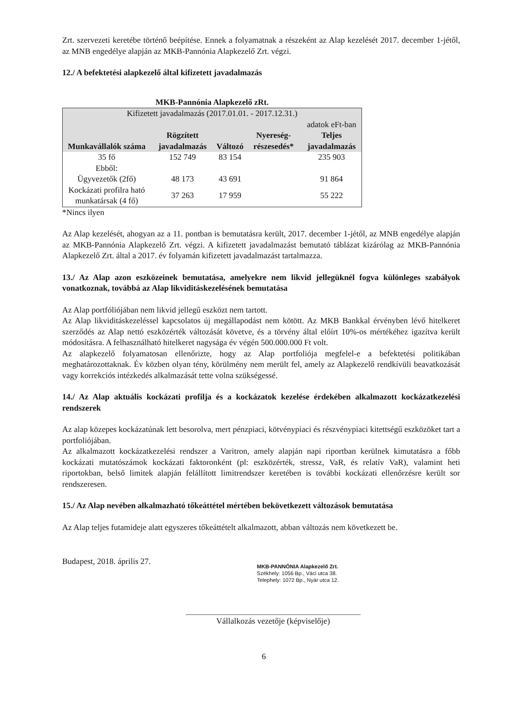Zrt. szervezeti keretébe történő beépítése. Ennek a folyamatnak a részeként az Alap kezelését 2017. december 1-jétől, az MNB engedélye alapján az MKB-Pannónia Alapkezelő Zrt. végzi.
12./ A befektetési alapkezelő által kifizetett javadalmazás
MKB-Pannónia Alapkezelő zRt.
| Kifizetett javadalmazás (2017.01.01. - 2017.12.31.) | | | | |
| --- | --- | --- | --- | --- |
| | | | | adatok eFt-ban |
| Munkavállalók száma | Rögzített javadalmazás | Változó | Nyereség-részesedés* | Teljes javadalmazás |
| 35 fő | 152 749 | 83 154 | | 235 903 |
| Ebből: | | | | |
| Ügyvezetők (2fő) | 48 173 | 43 691 | | 91 864 |
| Kockázati profilra ható munkatársak (4 fő) | 37 263 | 17 959 | | 55 222 |
*Nincs ilyen
Az Alap kezelését, ahogyan az a 11. pontban is bemutatásra került, 2017. december 1-jétől, az MNB engedélye alapján az MKB-Pannónia Alapkezelő Zrt. végzi. A kifizetett javadalmazást bemutató táblázat kizárólag az MKB-Pannónia Alapkezelő Zrt. által a 2017. év folyamán kifizetett javadalmazást tartalmazza.
13./ Az Alap azon eszközeinek bemutatása, amelyekre nem likvid jellegüknél fogva különleges szabályok vonatkoznak, továbbá az Alap likviditáskezelésének bemutatása
Az Alap portfóliójában nem likvid jellegű eszközt nem tartott.
Az Alap likviditáskezeléssel kapcsolatos új megállapodást nem kötött. Az MKB Bankkal érvényben lévő hitelkeret szerződés az Alap nettó eszközérték változását követve, és a törvény által előírt 10%-os mértékéhez igazítva került módosításra. A felhasználható hitelkeret nagysága év végén 500.000.000 Ft volt.
Az alapkezelő folyamatosan ellenőrizte, hogy az Alap portfoliója megfelel-e a befektetési politikában meghatározottaknak. Év közben olyan tény, körülmény nem merült fel, amely az Alapkezelő rendkívüli beavatkozását vagy korrekciós intézkedés alkalmazását tette volna szükségessé.
14./ Az Alap aktuális kockázati profilja és a kockázatok kezelése érdekében alkalmazott kockázatkezelési rendszerek
Az alap közepes kockázatúnak lett besorolva, mert pénzpiaci, kötvénypiaci és részvénypiaci kitettségű eszközöket tart a portfoliójában.
Az alkalmazott kockázatkezelési rendszer a Varitron, amely alapján napi riportban kerülnek kimutatásra a főbb kockázati mutatószámok kockázati faktoronként (pl: eszközérték, stressz, VaR, és relatív VaR), valamint heti riportokban, belső limitek alapján felállított limitrendszer keretében is további kockázati ellenőrzésre került sor rendszeresen.
15./ Az Alap nevében alkalmazható tőkeáttétel mértében bekövetkezett változások bemutatása
Az Alap teljes futamideje alatt egyszeres tőkeáttételt alkalmazott, abban változás nem következett be.
Budapest, 2018. április 27.
MKB-PANNÓNIA Alapkezelő Zrt.
Székhely: 1056 Bp., Váci utca 38.
Telephely: 1072 Bp., Nyár utca 12.
Vállalkozás vezetője (képviselője)
6